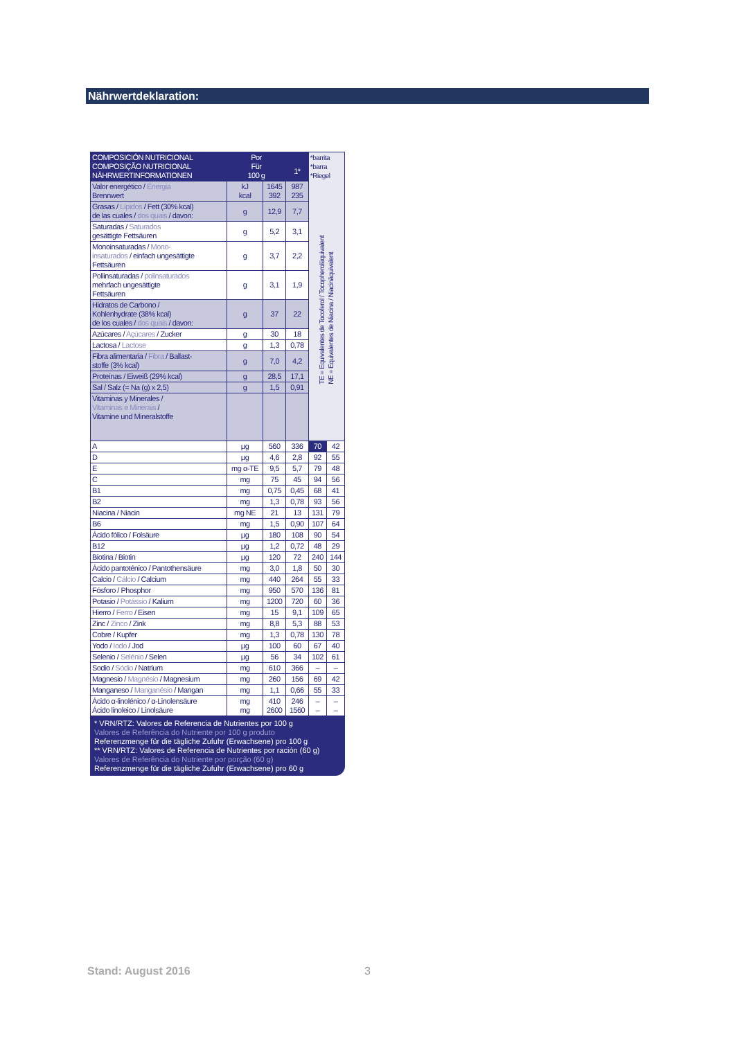Nährwertdeklaration:
| COMPOSICIÓN NUTRICIONAL COMPOSIÇÃO NUTRICIONAL NÄHRWERTINFORMATIONEN | Por Für 100 g | | 1* | *barrita *barra *Riegel TE = Equivalentes de Tocoferol / Tocopheroläquivalent NE = Equivalentes de Niacina / Niacinäquivalent | |
| Valor energético / Energia Brennwert | kJ kcal | 1645 392 | 987 235 | | |
| Grasas / Lípidos / Fett (30% kcal) de las cuales / dos quais / davon: | g | 12,9 | 7,7 | | |
| Saturadas / Saturados gesättigte Fettsäuren | g | 5,2 | 3,1 | | |
| Monoinsaturadas / Mono- insaturados / einfach ungesättigte Fettsäuren | g | 3,7 | 2,2 | | |
| Poliinsaturadas / polinsaturados mehrfach ungesättigte Fettsäuren | g | 3,1 | 1,9 | | |
| Hidratos de Carbono / Kohlenhydrate (38% kcal) de los cuales / dos quais / davon: | g | 37 | 22 | | |
| Azúcares / Açúcares / Zucker | g | 30 | 18 | | |
| Lactosa / Lactose | g | 1,3 | 0,78 | | |
| Fibra alimentaria / Fibra / Ballast- stoffe (3% kcal) | g | 7,0 | 4,2 | | |
| Proteínas / Eiweiß (29% kcal) | g | 28,5 | 17,1 | | |
| Sal / Salz (= Na (g) x 2,5) | g | 1,5 | 0,91 | | |
| Vitaminas y Minerales / Vitaminas e Minerais / Vitamine und Mineralstoffe | | | | | |
| A | µg | 560 | 336 | 70 | 42 |
| D | µg | 4,6 | 2,8 | 92 | 55 |
| E | mg α-TE | 9,5 | 5,7 | 79 | 48 |
| C | mg | 75 | 45 | 94 | 56 |
| B1 | mg | 0,75 | 0,45 | 68 | 41 |
| B2 | mg | 1,3 | 0,78 | 93 | 56 |
| Niacina / Niacin | mg NE | 21 | 13 | 131 | 79 |
| B6 | mg | 1,5 | 0,90 | 107 | 64 |
| Ácido fólico / Folsäure | µg | 180 | 108 | 90 | 54 |
| B12 | µg | 1,2 | 0,72 | 48 | 29 |
| Biotina / Biotin | µg | 120 | 72 | 240 | 144 |
| Ácido pantoténico / Pantothensäure | mg | 3,0 | 1,8 | 50 | 30 |
| Calcio / Cálcio / Calcium | mg | 440 | 264 | 55 | 33 |
| Fósforo / Phosphor | mg | 950 | 570 | 136 | 81 |
| Potasio / Potássio / Kalium | mg | 1200 | 720 | 60 | 36 |
| Hierro / Ferro / Eisen | mg | 15 | 9,1 | 109 | 65 |
| Zinc / Zinco / Zink | mg | 8,8 | 5,3 | 88 | 53 |
| Cobre / Kupfer | mg | 1,3 | 0,78 | 130 | 78 |
| Yodo / Iodo / Jod | µg | 100 | 60 | 67 | 40 |
| Selenio / Selénio / Selen | µg | 56 | 34 | 102 | 61 |
| Sodio / Sódio / Natrium | mg | 610 | 366 | – | – |
| Magnesio / Magnésio / Magnesium | mg | 260 | 156 | 69 | 42 |
| Manganeso / Manganésio / Mangan | mg | 1,1 | 0,66 | 55 | 33 |
| Ácido α-linolénico / α-Linolensäure Ácido linoleico / Linolsäure | mg mg | 410 2600 | 246 1560 | – – | – – |
* VRN/RTZ: Valores de Referencia de Nutrientes por 100 g
Valores de Referência do Nutriente por 100 g produto
Referenzmenge für die tägliche Zufuhr (Erwachsene) pro 100 g
** VRN/RTZ: Valores de Referencia de Nutrientes por ración (60 g)
Valores de Referência do Nutriente por porção (60 g)
Referenzmenge für die tägliche Zufuhr (Erwachsene) pro 60 g
Stand: August 2016 3